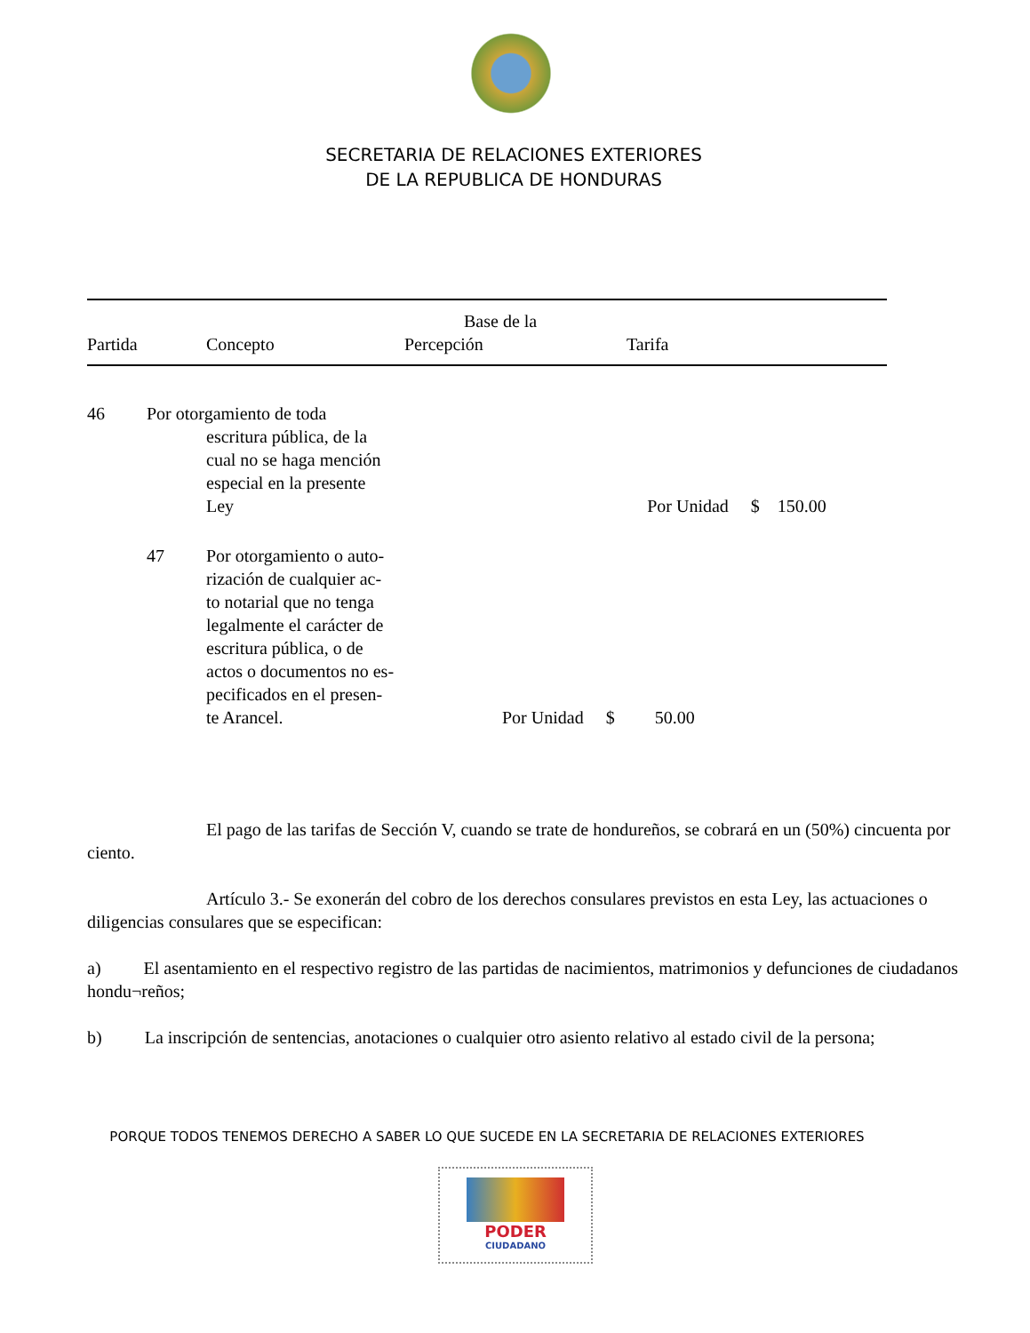SECRETARIA DE RELACIONES EXTERIORES
DE LA REPUBLICA DE HONDURAS
| Partida | Concepto | Base de la Percepción | Tarifa |
| 46 | Por otorgamiento de toda escritura pública, de la cual no se haga mención especial en la presente Ley | | Por Unidad $ 150.00 |
| | 47 | Por otorgamiento o auto- rización de cualquier ac- to notarial que no tenga legalmente el carácter de escritura pública, o de actos o documentos no es- pecificados en el presen- te Arancel. | Por Unidad $ 50.00 |
El pago de las tarifas de Sección V, cuando se trate de hondureños, se cobrará en un (50%) cincuenta por ciento.
Artículo 3.- Se exonerán del cobro de los derechos consulares previstos en esta Ley, las actuaciones o diligencias consulares que se especifican:
a) El asentamiento en el respectivo registro de las partidas de nacimientos, matrimonios y defunciones de ciudadanos hondu¬reños;
b) La inscripción de sentencias, anotaciones o cualquier otro asiento relativo al estado civil de la persona;
PORQUE TODOS TENEMOS DERECHO A SABER LO QUE SUCEDE EN LA SECRETARIA DE RELACIONES EXTERIORES
PODER
CIUDADANO